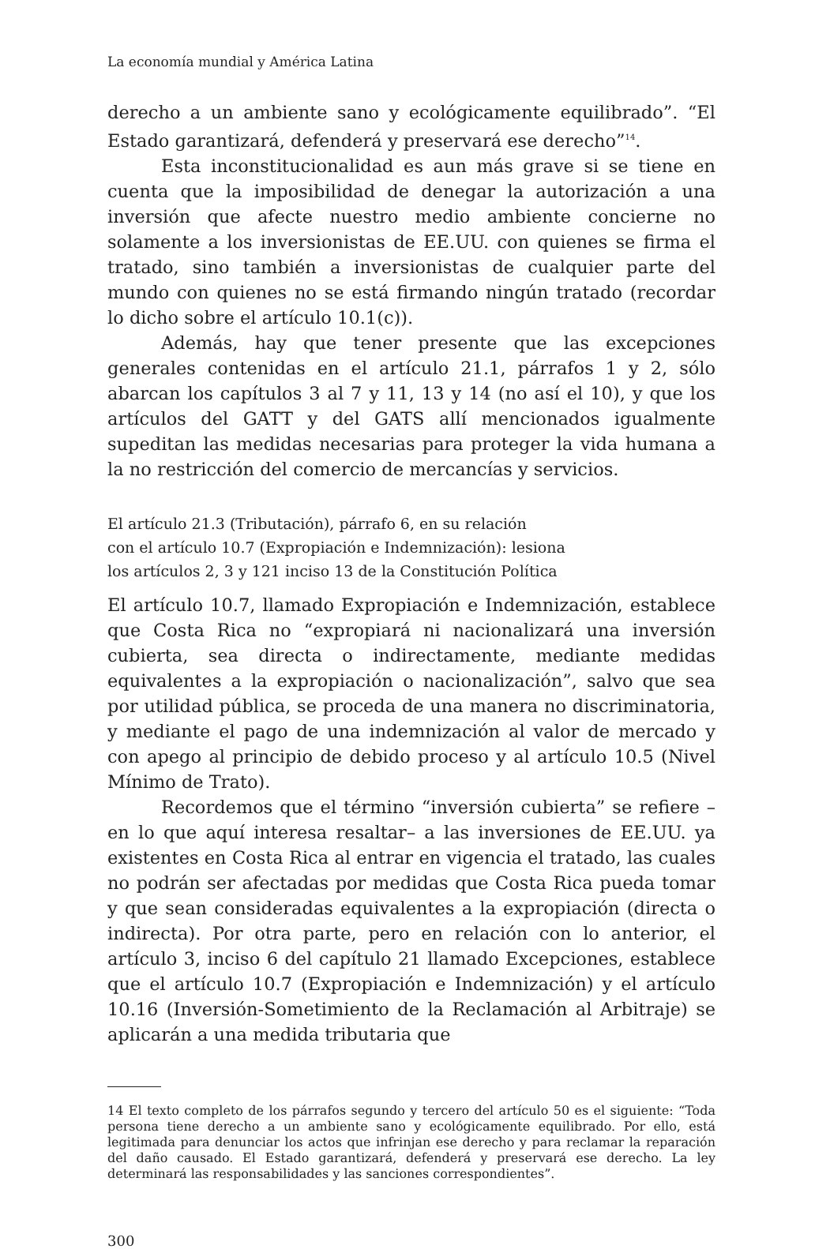La economía mundial y América Latina
derecho a un ambiente sano y ecológicamente equilibrado”. “El Estado garantizará, defenderá y preservará ese derecho”<sup>14</sup>.
Esta inconstitucionalidad es aun más grave si se tiene en cuenta que la imposibilidad de denegar la autorización a una inversión que afecte nuestro medio ambiente concierne no solamente a los inversionistas de EE.UU. con quienes se firma el tratado, sino también a inversionistas de cualquier parte del mundo con quienes no se está firmando ningún tratado (recordar lo dicho sobre el artículo 10.1(c)).
Además, hay que tener presente que las excepciones generales contenidas en el artículo 21.1, párrafos 1 y 2, sólo abarcan los capítulos 3 al 7 y 11, 13 y 14 (no así el 10), y que los artículos del GATT y del GATS allí mencionados igualmente supeditan las medidas necesarias para proteger la vida humana a la no restricción del comercio de mercancías y servicios.
El artículo 21.3 (Tributación), párrafo 6, en su relación
con el artículo 10.7 (Expropiación e Indemnización): lesiona
los artículos 2, 3 y 121 inciso 13 de la Constitución Política
El artículo 10.7, llamado Expropiación e Indemnización, establece que Costa Rica no “expropiará ni nacionalizará una inversión cubierta, sea directa o indirectamente, mediante medidas equivalentes a la expropiación o nacionalización”, salvo que sea por utilidad pública, se proceda de una manera no discriminatoria, y mediante el pago de una indemnización al valor de mercado y con apego al principio de debido proceso y al artículo 10.5 (Nivel Mínimo de Trato).
Recordemos que el término “inversión cubierta” se refiere –en lo que aquí interesa resaltar– a las inversiones de EE.UU. ya existentes en Costa Rica al entrar en vigencia el tratado, las cuales no podrán ser afectadas por medidas que Costa Rica pueda tomar y que sean consideradas equivalentes a la expropiación (directa o indirecta). Por otra parte, pero en relación con lo anterior, el artículo 3, inciso 6 del capítulo 21 llamado Excepciones, establece que el artículo 10.7 (Expropiación e Indemnización) y el artículo 10.16 (Inversión-Sometimiento de la Reclamación al Arbitraje) se aplicarán a una medida tributaria que
14 El texto completo de los párrafos segundo y tercero del artículo 50 es el siguiente: “Toda persona tiene derecho a un ambiente sano y ecológicamente equilibrado. Por ello, está legitimada para denunciar los actos que infrinjan ese derecho y para reclamar la reparación del daño causado. El Estado garantizará, defenderá y preservará ese derecho. La ley determinará las responsabilidades y las sanciones correspondientes”.
300